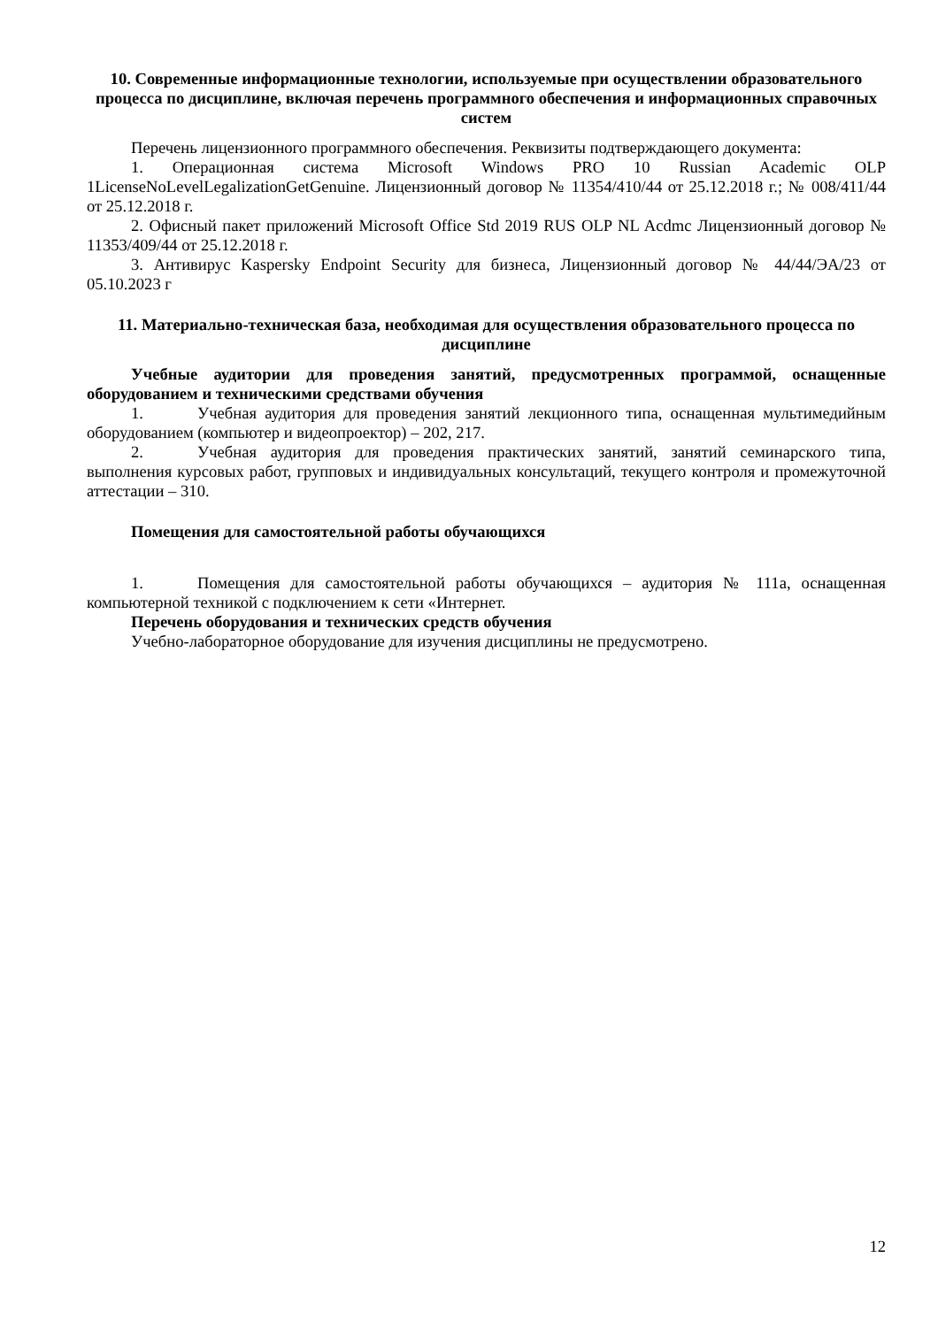10. Современные информационные технологии, используемые при осуществлении образовательного процесса по дисциплине, включая перечень программного обеспечения и информационных справочных систем
Перечень лицензионного программного обеспечения. Реквизиты подтверждающего документа:
1. Операционная система Microsoft Windows PRO 10 Russian Academic OLP 1LicenseNoLevelLegalizationGetGenuine. Лицензионный договор № 11354/410/44 от 25.12.2018 г.; № 008/411/44 от 25.12.2018 г.
2. Офисный пакет приложений Microsoft Office Std 2019 RUS OLP NL Acdmc Лицензионный договор № 11353/409/44 от 25.12.2018 г.
3. Антивирус Kaspersky Endpoint Security для бизнеса, Лицензионный договор № 44/44/ЭА/23 от 05.10.2023 г
11. Материально-техническая база, необходимая для осуществления образовательного процесса по дисциплине
Учебные аудитории для проведения занятий, предусмотренных программой, оснащенные оборудованием и техническими средствами обучения
1. Учебная аудитория для проведения занятий лекционного типа, оснащенная мультимедийным оборудованием (компьютер и видеопроектор) – 202, 217.
2. Учебная аудитория для проведения практических занятий, занятий семинарского типа, выполнения курсовых работ, групповых и индивидуальных консультаций, текущего контроля и промежуточной аттестации – 310.
Помещения для самостоятельной работы обучающихся
1. Помещения для самостоятельной работы обучающихся – аудитория № 111а, оснащенная компьютерной техникой с подключением к сети «Интернет.
Перечень оборудования и технических средств обучения
Учебно-лабораторное оборудование для изучения дисциплины не предусмотрено.
12